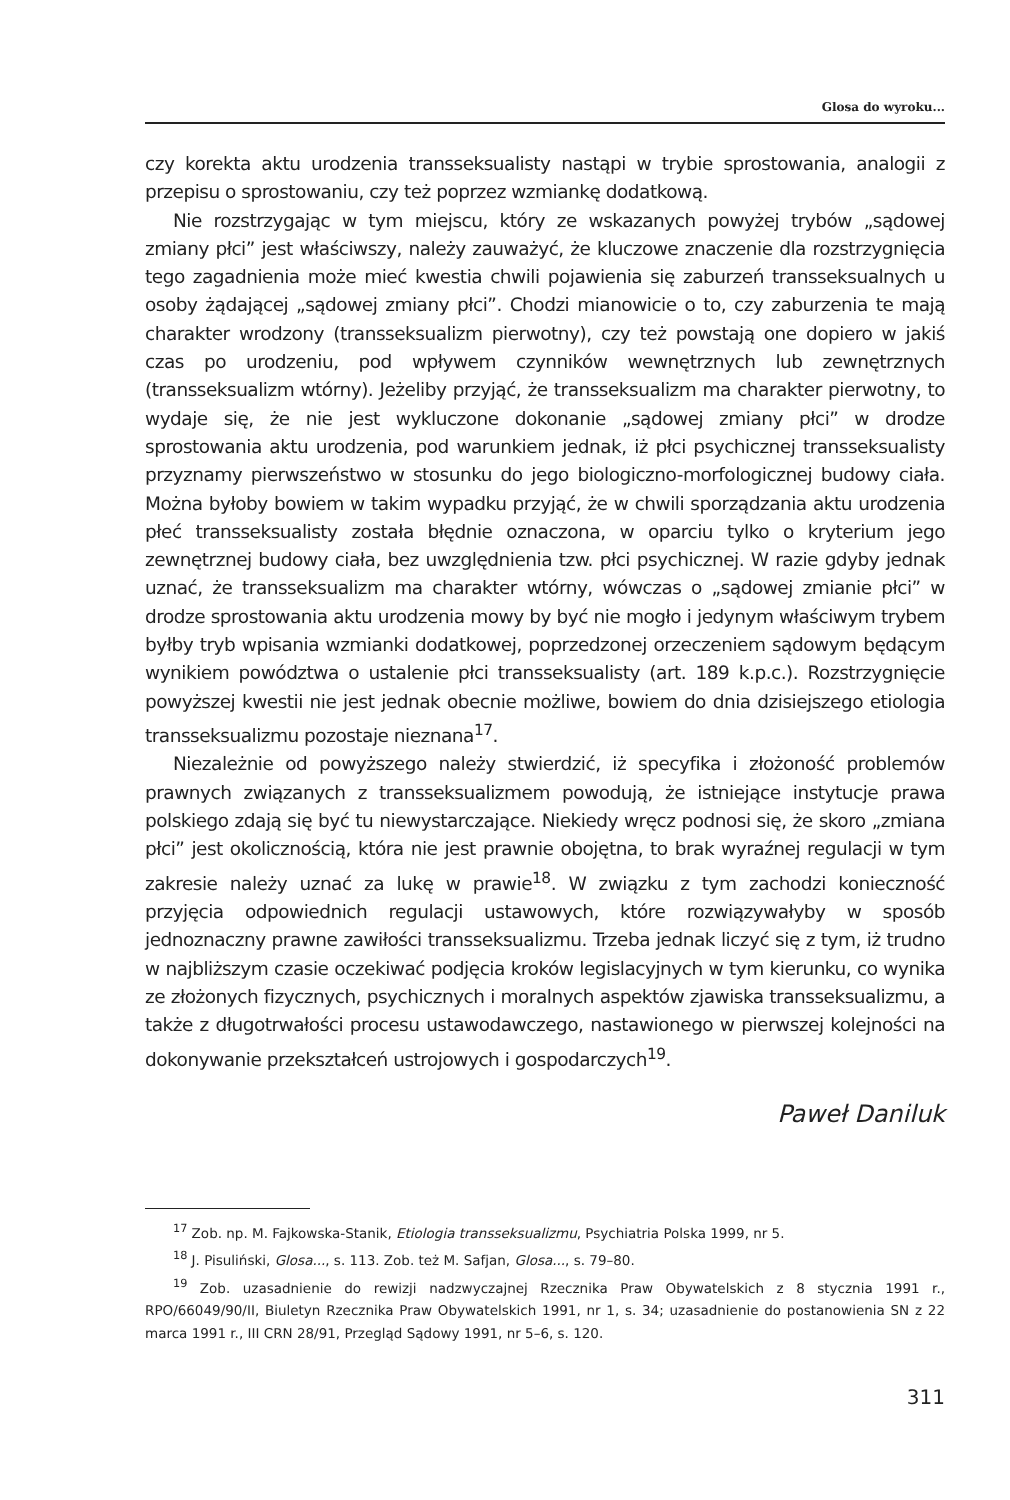Glosa do wyroku...
czy korekta aktu urodzenia transseksualisty nastąpi w trybie sprostowania, analogii z przepisu o sprostowaniu, czy też poprzez wzmiankę dodatkową.
Nie rozstrzygając w tym miejscu, który ze wskazanych powyżej trybów „sądowej zmiany płci” jest właściwszy, należy zauważyć, że kluczowe znaczenie dla rozstrzygnięcia tego zagadnienia może mieć kwestia chwili pojawienia się zaburzeń transseksualnych u osoby żądającej „sądowej zmiany płci”. Chodzi mianowicie o to, czy zaburzenia te mają charakter wrodzony (transseksualizm pierwotny), czy też powstają one dopiero w jakiś czas po urodzeniu, pod wpływem czynników wewnętrznych lub zewnętrznych (transseksualizm wtórny). Jeżeliby przyjąć, że transseksualizm ma charakter pierwotny, to wydaje się, że nie jest wykluczone dokonanie „sądowej zmiany płci” w drodze sprostowania aktu urodzenia, pod warunkiem jednak, iż płci psychicznej transseksualisty przyznamy pierwszeństwo w stosunku do jego biologiczno-morfologicznej budowy ciała. Można byłoby bowiem w takim wypadku przyjąć, że w chwili sporządzania aktu urodzenia płeć transseksualisty została błędnie oznaczona, w oparciu tylko o kryterium jego zewnętrznej budowy ciała, bez uwzględnienia tzw. płci psychicznej. W razie gdyby jednak uznać, że transseksualizm ma charakter wtórny, wówczas o „sądowej zmianie płci” w drodze sprostowania aktu urodzenia mowy by być nie mogło i jedynym właściwym trybem byłby tryb wpisania wzmianki dodatkowej, poprzedzonej orzeczeniem sądowym będącym wynikiem powództwa o ustalenie płci transseksualisty (art. 189 k.p.c.). Rozstrzygnięcie powyższej kwestii nie jest jednak obecnie możliwe, bowiem do dnia dzisiejszego etiologia transseksualizmu pozostaje nieznana<sup>17</sup>.
Niezależnie od powyższego należy stwierdzić, iż specyfika i złożoność problemów prawnych związanych z transseksualizmem powodują, że istniejące instytucje prawa polskiego zdają się być tu niewystarczające. Niekiedy wręcz podnosi się, że skoro „zmiana płci” jest okolicznością, która nie jest prawnie obojętna, to brak wyraźnej regulacji w tym zakresie należy uznać za lukę w prawie<sup>18</sup>. W związku z tym zachodzi konieczność przyjęcia odpowiednich regulacji ustawowych, które rozwiązywałyby w sposób jednoznaczny prawne zawiłości transseksualizmu. Trzeba jednak liczyć się z tym, iż trudno w najbliższym czasie oczekiwać podjęcia kroków legislacyjnych w tym kierunku, co wynika ze złożonych fizycznych, psychicznych i moralnych aspektów zjawiska transseksualizmu, a także z długotrwałości procesu ustawodawczego, nastawionego w pierwszej kolejności na dokonywanie przekształceń ustrojowych i gospodarczych<sup>19</sup>.
Paweł Daniluk
<sup>17</sup> Zob. np. M. Fajkowska-Stanik, Etiologia transseksualizmu, Psychiatria Polska 1999, nr 5.
<sup>18</sup> J. Pisuliński, Glosa..., s. 113. Zob. też M. Safjan, Glosa..., s. 79–80.
<sup>19</sup> Zob. uzasadnienie do rewizji nadzwyczajnej Rzecznika Praw Obywatelskich z 8 stycznia 1991 r., RPO/66049/90/II, Biuletyn Rzecznika Praw Obywatelskich 1991, nr 1, s. 34; uzasadnienie do postanowienia SN z 22 marca 1991 r., III CRN 28/91, Przegląd Sądowy 1991, nr 5–6, s. 120.
311